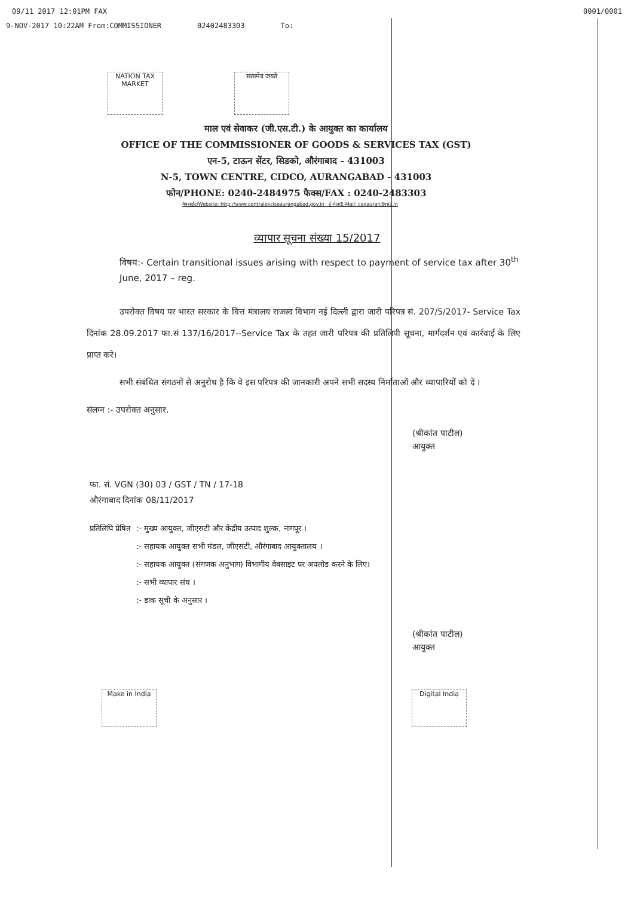09/11 2017 12:01PM FAX 0001/0001
9-NOV-2017 10:22AM From:COMMISSIONER 02402483303 To:
NATION TAX MARKET
सत्यमेव जयते
माल एवं सेवाकर (जी.एस.टी.) के आयुक्त का कार्यालय
OFFICE OF THE COMMISSIONER OF GOODS & SERVICES TAX (GST)
एन-5, टाऊन सेंटर, सिडको, औरंगाबाद - 431003
N-5, TOWN CENTRE, CIDCO, AURANGABAD - 431003
फोन/PHONE: 0240-2484975 फैक्स/FAX : 0240-2483303
वेबसाईट/Website: http://www.centralexciseaurangabad.gov.in ई-मेल/E-Mail: cexauran@nic.in
व्यापार सूचना संख्या 15/2017
विषय:- Certain transitional issues arising with respect to payment of service tax after 30<sup>th</sup> June, 2017 – reg.
उपरोक्त विषय पर भारत सरकार के वित्त मंत्रालय राजस्व विभाग नई दिल्ली द्वारा जारी परिपत्र सं. 207/5/2017- Service Tax दिनांक 28.09.2017 फा.सं 137/16/2017--Service Tax के तहत जारी परिपत्र की प्रतिलिपी सूचना, मार्गदर्शन एवं कार्रवाई के लिए प्राप्त करे।
सभी संबंधित संगठनों से अनुरोध है कि वे इस परिपत्र की जानकारी अपने सभी सदस्य निर्माताओं और व्यापारियों को दें ।
संलग्न :- उपरोक्त अनुसार.
(श्रीकांत पाटील)
आयुक्त
फा. सं. VGN (30) 03 / GST / TN / 17-18
औरंगाबाद दिनांक 08/11/2017
प्रतिलिपि प्रेषित :- मुख्य आयुक्त, जीएसटी और केंद्रीय उत्पाद शुल्क, नागपूर ।
:- सहायक आयुक्त सभी मंडल, जीएसटी, औरंगाबाद आयुक्तालय ।
:- सहायक आयुक्त (संगणक अनुभाग) विभागीय वेबसाइट पर अपलोड करने के लिए।
:- सभी व्यापार संघ ।
:- डाक सूची के अनुसार ।
(श्रीकांत पाटील)
आयुक्त
Make in India Digital India